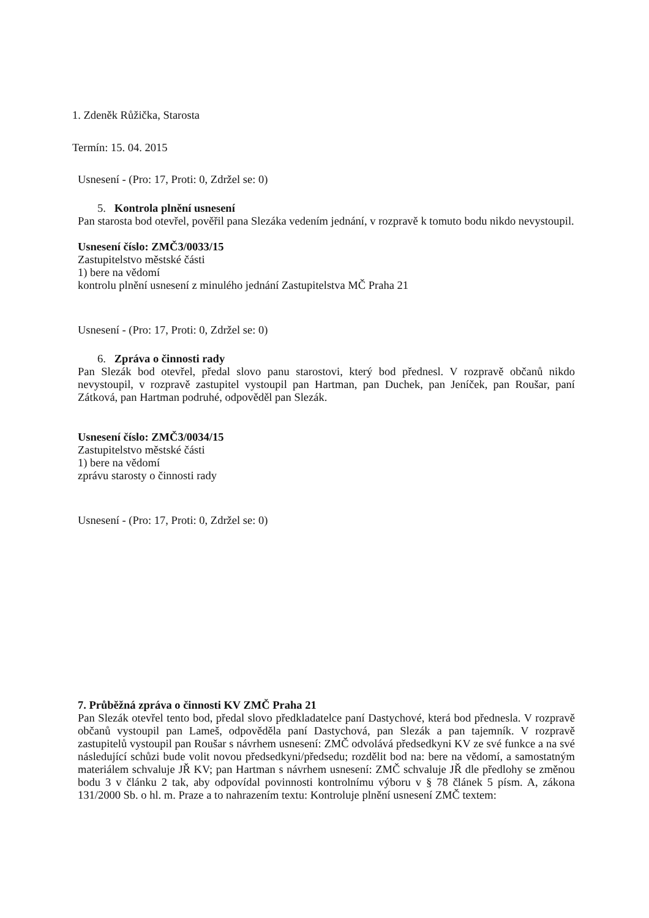1. Zdeněk Růžička, Starosta
Termín: 15. 04. 2015
Usnesení - (Pro: 17, Proti: 0, Zdržel se: 0)
5. Kontrola plnění usnesení
Pan starosta bod otevřel, pověřil pana Slezáka vedením jednání, v rozpravě k tomuto bodu nikdo nevystoupil.
Usnesení číslo: ZMČ3/0033/15
Zastupitelstvo městské části
1) bere na vědomí
kontrolu plnění usnesení z minulého jednání Zastupitelstva MČ Praha 21
Usnesení - (Pro: 17, Proti: 0, Zdržel se: 0)
6. Zpráva o činnosti rady
Pan Slezák bod otevřel, předal slovo panu starostovi, který bod přednesl. V rozpravě občanů nikdo nevystoupil, v rozpravě zastupitel vystoupil pan Hartman, pan Duchek, pan Jeníček, pan Roušar, paní Zátková, pan Hartman podruhé, odpověděl pan Slezák.
Usnesení číslo: ZMČ3/0034/15
Zastupitelstvo městské části
1) bere na vědomí
zprávu starosty o činnosti rady
Usnesení - (Pro: 17, Proti: 0, Zdržel se: 0)
7. Průběžná zpráva o činnosti KV ZMČ Praha 21
Pan Slezák otevřel tento bod, předal slovo předkladatelce paní Dastychové, která bod přednesla. V rozpravě občanů vystoupil pan Lameš, odpověděla paní Dastychová, pan Slezák a pan tajemník. V rozpravě zastupitelů vystoupil pan Roušar s návrhem usnesení: ZMČ odvolává předsedkyni KV ze své funkce a na své následující schůzi bude volit novou předsedkyni/předsedu; rozdělit bod na: bere na vědomí, a samostatným materiálem schvaluje JŘ KV; pan Hartman s návrhem usnesení: ZMČ schvaluje JŘ dle předlohy se změnou bodu 3 v článku 2 tak, aby odpovídal povinnosti kontrolnímu výboru v § 78 článek 5 písm. A, zákona 131/2000 Sb. o hl. m. Praze a to nahrazením textu: Kontroluje plnění usnesení ZMČ textem: